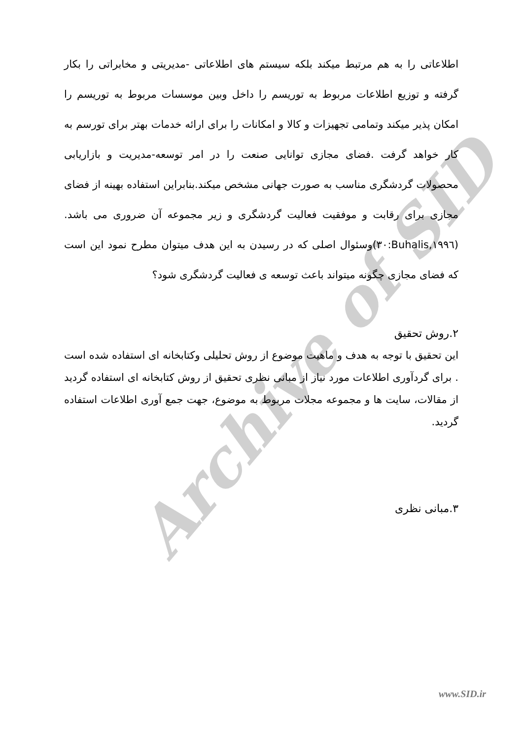Archive of SID
اطلاعاتی را به هم مرتبط میکند بلکه سیستم های اطلاعاتی -مدیریتی و مخابراتی را بکار گرفته و توزیع اطلاعات مربوط به توریسم را داخل وبین موسسات مربوط به توریسم را امکان پذیر میکند وتمامی تجهیزات و کالا و امکانات را برای ارائه خدمات بهتر برای تورسم به کار خواهد گرفت .فضای مجازی توانایی صنعت را در امر توسعه-مدیریت و بازاریابی محصولات گردشگری مناسب به صورت جهانی مشخص میکند.بنابراین استفاده بهینه از فضای مجازی برای رقابت و موفقیت فعالیت گردشگری و زیر مجموعه آن ضروری می باشد.(Buhalis,۱۹۹٦:۳۰)وسئوال اصلی که در رسیدن به این هدف میتوان مطرح نمود این است که فضای مجازی چگونه میتواند باعث توسعه ی فعالیت گردشگری شود؟
۲.روش تحقیق
این تحقیق با توجه به هدف و ماهیت موضوع از روش تحلیلی وکتابخانه ای استفاده شده است . برای گردآوری اطلاعات مورد نیاز از مبانی نظری تحقیق از روش کتابخانه ای استفاده گردید از مقالات، سایت ها و مجموعه مجلات مربوط به موضوع، جهت جمع آوری اطلاعات استفاده گردید.
۳.مبانی نظری
www.SID.ir